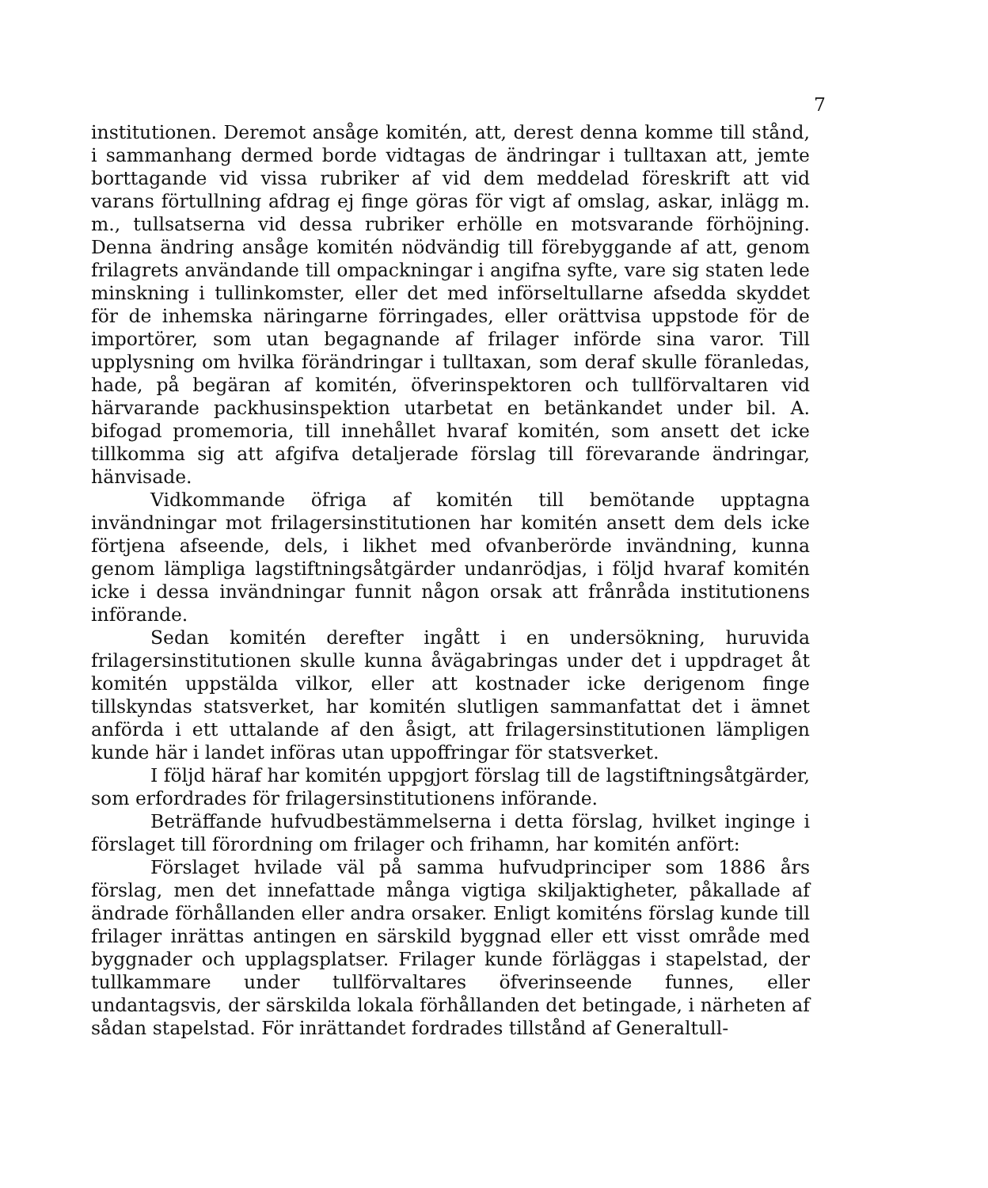7
institutionen. Deremot ansåge komitén, att, derest denna komme till stånd, i sammanhang dermed borde vidtagas de ändringar i tulltaxan att, jemte borttagande vid vissa rubriker af vid dem meddelad föreskrift att vid varans förtullning afdrag ej finge göras för vigt af omslag, askar, inlägg m. m., tullsatserna vid dessa rubriker erhölle en motsvarande förhöjning. Denna ändring ansåge komitén nödvändig till förebyggande af att, genom frilagrets användande till ompackningar i angifna syfte, vare sig staten lede minskning i tullinkomster, eller det med införseltullarne afsedda skyddet för de inhemska näringarne förringades, eller orättvisa uppstode för de importörer, som utan begagnande af frilager införde sina varor. Till upplysning om hvilka förändringar i tulltaxan, som deraf skulle föranledas, hade, på begäran af komitén, öfverinspektoren och tullförvaltaren vid härvarande packhusinspektion utarbetat en betänkandet under bil. A. bifogad promemoria, till innehållet hvaraf komitén, som ansett det icke tillkomma sig att afgifva detaljerade förslag till förevarande ändringar, hänvisade.
Vidkommande öfriga af komitén till bemötande upptagna invändningar mot frilagersinstitutionen har komitén ansett dem dels icke förtjena afseende, dels, i likhet med ofvanberörde invändning, kunna genom lämpliga lagstiftningsåtgärder undanrödjas, i följd hvaraf komitén icke i dessa invändningar funnit någon orsak att frånråda institutionens införande.
Sedan komitén derefter ingått i en undersökning, huruvida frilagersinstitutionen skulle kunna åvägabringas under det i uppdraget åt komitén uppstälda vilkor, eller att kostnader icke derigenom finge tillskyndas statsverket, har komitén slutligen sammanfattat det i ämnet anförda i ett uttalande af den åsigt, att frilagersinstitutionen lämpligen kunde här i landet införas utan uppoffringar för statsverket.
I följd häraf har komitén uppgjort förslag till de lagstiftningsåtgärder, som erfordrades för frilagersinstitutionens införande.
Beträffande hufvudbestämmelserna i detta förslag, hvilket inginge i förslaget till förordning om frilager och frihamn, har komitén anfört:
Förslaget hvilade väl på samma hufvudprinciper som 1886 års förslag, men det innefattade många vigtiga skiljaktigheter, påkallade af ändrade förhållanden eller andra orsaker. Enligt komiténs förslag kunde till frilager inrättas antingen en särskild byggnad eller ett visst område med byggnader och upplagsplatser. Frilager kunde förläggas i stapelstad, der tullkammare under tullförvaltares öfverinseende funnes, eller undantagsvis, der särskilda lokala förhållanden det betingade, i närheten af sådan stapelstad. För inrättandet fordrades tillstånd af Generaltull-